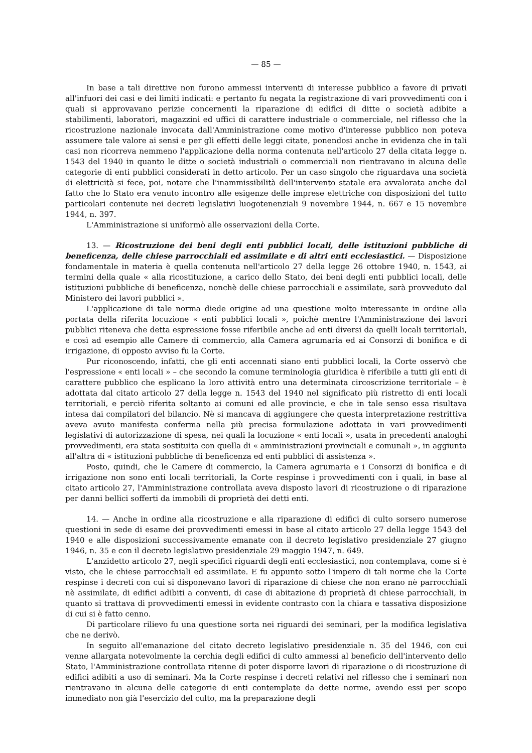— 85 —
In base a tali direttive non furono ammessi interventi di interesse pubblico a favore di privati all'infuori dei casi e dei limiti indicati: e pertanto fu negata la registrazione di vari provvedimenti con i quali si approvavano perizie concernenti la riparazione di edifici di ditte o società adibite a stabilimenti, laboratori, magazzini ed uffici di carattere industriale o commerciale, nel riflesso che la ricostruzione nazionale invocata dall'Amministrazione come motivo d'interesse pubblico non poteva assumere tale valore ai sensi e per gli effetti delle leggi citate, ponendosi anche in evidenza che in tali casi non ricorreva nemmeno l'applicazione della norma contenuta nell'articolo 27 della citata legge n. 1543 del 1940 in quanto le ditte o società industriali o commerciali non rientravano in alcuna delle categorie di enti pubblici considerati in detto articolo. Per un caso singolo che riguardava una società di elettricità si fece, poi, notare che l'inammissibilità dell'intervento statale era avvalorata anche dal fatto che lo Stato era venuto incontro alle esigenze delle imprese elettriche con disposizioni del tutto particolari contenute nei decreti legislativi luogotenenziali 9 novembre 1944, n. 667 e 15 novembre 1944, n. 397.
L'Amministrazione si uniformò alle osservazioni della Corte.
13. — Ricostruzione dei beni degli enti pubblici locali, delle istituzioni pubbliche di beneficenza, delle chiese parrocchiali ed assimilate e di altri enti ecclesiastici. — Disposizione fondamentale in materia è quella contenuta nell'articolo 27 della legge 26 ottobre 1940, n. 1543, ai termini della quale « alla ricostituzione, a carico dello Stato, dei beni degli enti pubblici locali, delle istituzioni pubbliche di beneficenza, nonchè delle chiese parrocchiali e assimilate, sarà provveduto dal Ministero dei lavori pubblici ».
L'applicazione di tale norma diede origine ad una questione molto interessante in ordine alla portata della riferita locuzione « enti pubblici locali », poichè mentre l'Amministrazione dei lavori pubblici riteneva che detta espressione fosse riferibile anche ad enti diversi da quelli locali territoriali, e così ad esempio alle Camere di commercio, alla Camera agrumaria ed ai Consorzi di bonifica e di irrigazione, di opposto avviso fu la Corte.
Pur riconoscendo, infatti, che gli enti accennati siano enti pubblici locali, la Corte osservò che l'espressione « enti locali » – che secondo la comune terminologia giuridica è riferibile a tutti gli enti di carattere pubblico che esplicano la loro attività entro una determinata circoscrizione territoriale – è adottata dal citato articolo 27 della legge n. 1543 del 1940 nel significato più ristretto di enti locali territoriali, e perciò riferita soltanto ai comuni ed alle provincie, e che in tale senso essa risultava intesa dai compilatori del bilancio. Nè si mancava di aggiungere che questa interpretazione restrittiva aveva avuto manifesta conferma nella più precisa formulazione adottata in vari provvedimenti legislativi di autorizzazione di spesa, nei quali la locuzione « enti locali », usata in precedenti analoghi provvedimenti, era stata sostituita con quella di « amministrazioni provinciali e comunali », in aggiunta all'altra di « istituzioni pubbliche di beneficenza ed enti pubblici di assistenza ».
Posto, quindi, che le Camere di commercio, la Camera agrumaria e i Consorzi di bonifica e di irrigazione non sono enti locali territoriali, la Corte respinse i provvedimenti con i quali, in base al citato articolo 27, l'Amministrazione controllata aveva disposto lavori di ricostruzione o di riparazione per danni bellici sofferti da immobili di proprietà dei detti enti.
14. — Anche in ordine alla ricostruzione e alla riparazione di edifici di culto sorsero numerose questioni in sede di esame dei provvedimenti emessi in base al citato articolo 27 della legge 1543 del 1940 e alle disposizioni successivamente emanate con il decreto legislativo presidenziale 27 giugno 1946, n. 35 e con il decreto legislativo presidenziale 29 maggio 1947, n. 649.
L'anzidetto articolo 27, negli specifici riguardi degli enti ecclesiastici, non contemplava, come si è visto, che le chiese parrocchiali ed assimilate. E fu appunto sotto l'impero di tali norme che la Corte respinse i decreti con cui si disponevano lavori di riparazione di chiese che non erano nè parrocchiali nè assimilate, di edifici adibiti a conventi, di case di abitazione di proprietà di chiese parrocchiali, in quanto si trattava di provvedimenti emessi in evidente contrasto con la chiara e tassativa disposizione di cui si è fatto cenno.
Di particolare rilievo fu una questione sorta nei riguardi dei seminari, per la modifica legislativa che ne derivò.
In seguito all'emanazione del citato decreto legislativo presidenziale n. 35 del 1946, con cui venne allargata notevolmente la cerchia degli edifici di culto ammessi al beneficio dell'intervento dello Stato, l'Amministrazione controllata ritenne di poter disporre lavori di riparazione o di ricostruzione di edifici adibiti a uso di seminari. Ma la Corte respinse i decreti relativi nel riflesso che i seminari non rientravano in alcuna delle categorie di enti contemplate da dette norme, avendo essi per scopo immediato non già l'esercizio del culto, ma la preparazione degli